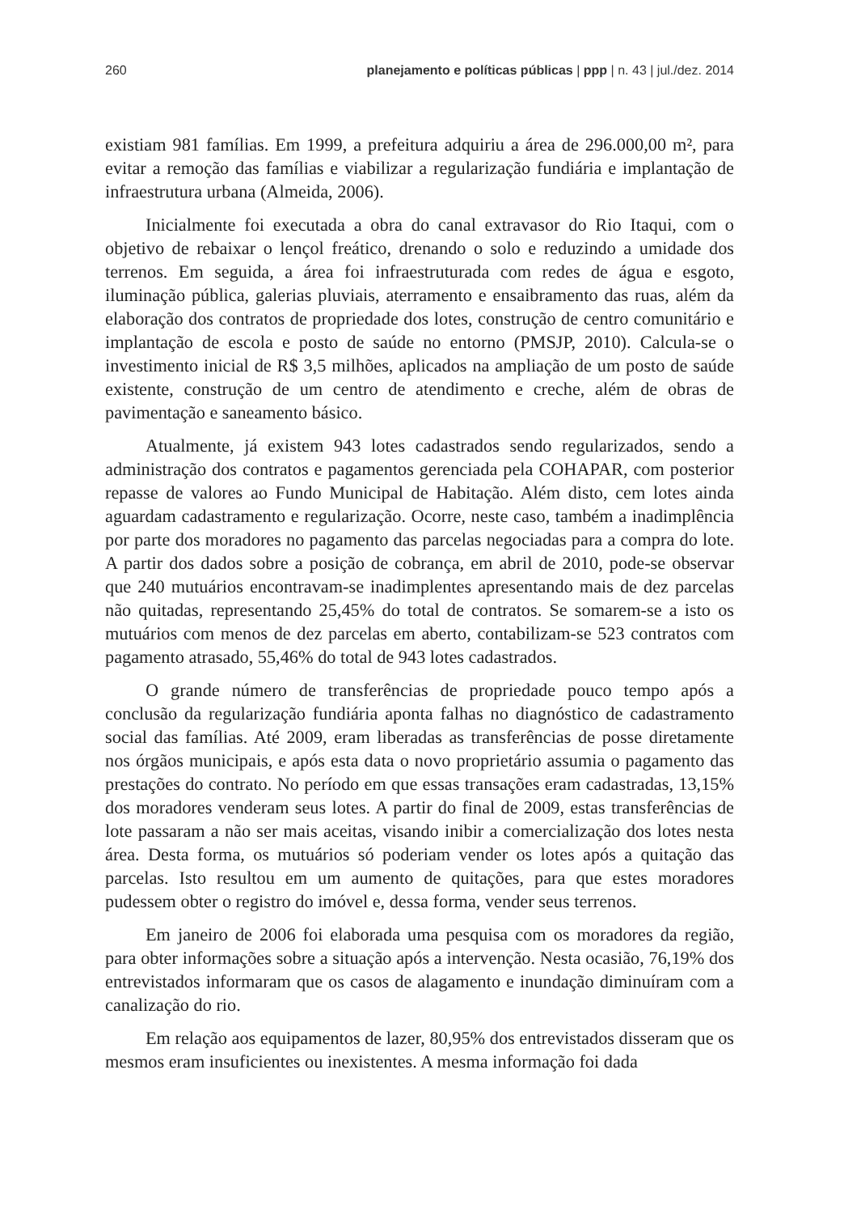260 planejamento e políticas públicas | ppp | n. 43 | jul./dez. 2014
existiam 981 famílias. Em 1999, a prefeitura adquiriu a área de 296.000,00 m², para evitar a remoção das famílias e viabilizar a regularização fundiária e implantação de infraestrutura urbana (Almeida, 2006).
Inicialmente foi executada a obra do canal extravasor do Rio Itaqui, com o objetivo de rebaixar o lençol freático, drenando o solo e reduzindo a umidade dos terrenos. Em seguida, a área foi infraestruturada com redes de água e esgoto, iluminação pública, galerias pluviais, aterramento e ensaibramento das ruas, além da elaboração dos contratos de propriedade dos lotes, construção de centro comunitário e implantação de escola e posto de saúde no entorno (PMSJP, 2010). Calcula-se o investimento inicial de R$ 3,5 milhões, aplicados na ampliação de um posto de saúde existente, construção de um centro de atendimento e creche, além de obras de pavimentação e saneamento básico.
Atualmente, já existem 943 lotes cadastrados sendo regularizados, sendo a administração dos contratos e pagamentos gerenciada pela COHAPAR, com posterior repasse de valores ao Fundo Municipal de Habitação. Além disto, cem lotes ainda aguardam cadastramento e regularização. Ocorre, neste caso, também a inadimplência por parte dos moradores no pagamento das parcelas negociadas para a compra do lote. A partir dos dados sobre a posição de cobrança, em abril de 2010, pode-se observar que 240 mutuários encontravam-se inadimplentes apresentando mais de dez parcelas não quitadas, representando 25,45% do total de contratos. Se somarem-se a isto os mutuários com menos de dez parcelas em aberto, contabilizam-se 523 contratos com pagamento atrasado, 55,46% do total de 943 lotes cadastrados.
O grande número de transferências de propriedade pouco tempo após a conclusão da regularização fundiária aponta falhas no diagnóstico de cadastramento social das famílias. Até 2009, eram liberadas as transferências de posse diretamente nos órgãos municipais, e após esta data o novo proprietário assumia o pagamento das prestações do contrato. No período em que essas transações eram cadastradas, 13,15% dos moradores venderam seus lotes. A partir do final de 2009, estas transferências de lote passaram a não ser mais aceitas, visando inibir a comercialização dos lotes nesta área. Desta forma, os mutuários só poderiam vender os lotes após a quitação das parcelas. Isto resultou em um aumento de quitações, para que estes moradores pudessem obter o registro do imóvel e, dessa forma, vender seus terrenos.
Em janeiro de 2006 foi elaborada uma pesquisa com os moradores da região, para obter informações sobre a situação após a intervenção. Nesta ocasião, 76,19% dos entrevistados informaram que os casos de alagamento e inundação diminuíram com a canalização do rio.
Em relação aos equipamentos de lazer, 80,95% dos entrevistados disseram que os mesmos eram insuficientes ou inexistentes. A mesma informação foi dada